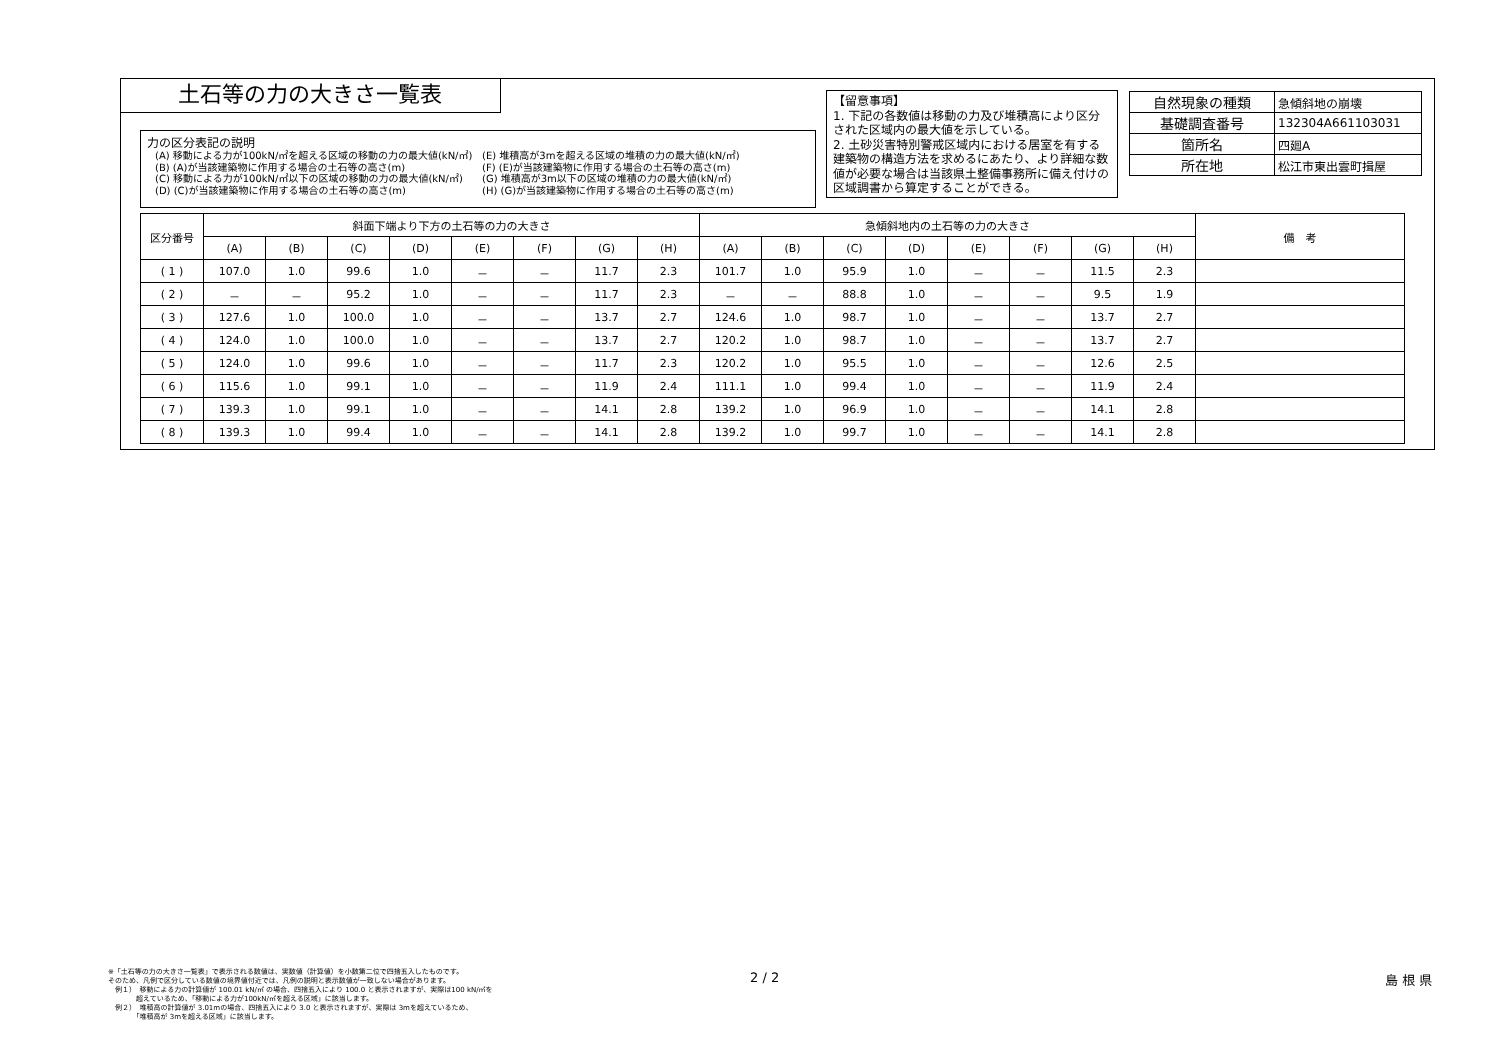土石等の力の大きさ一覧表
力の区分表記の説明
(A) 移動による力が100kN/㎡を超える区域の移動の力の最大値(kN/㎡)
(B) (A)が当該建築物に作用する場合の土石等の高さ(m)
(C) 移動による力が100kN/㎡以下の区域の移動の力の最大値(kN/㎡)
(D) (C)が当該建築物に作用する場合の土石等の高さ(m)
(E) 堆積高が3mを超える区域の堆積の力の最大値(kN/㎡)
(F) (E)が当該建築物に作用する場合の土石等の高さ(m)
(G) 堆積高が3m以下の区域の堆積の力の最大値(kN/㎡)
(H) (G)が当該建築物に作用する場合の土石等の高さ(m)
【留意事項】
1. 下記の各数値は移動の力及び堆積高により区分された区域内の最大値を示している。
2. 土砂災害特別警戒区域内における居室を有する建築物の構造方法を求めるにあたり、より詳細な数値が必要な場合は当該県土整備事務所に備え付けの区域調書から算定することができる。
| 自然現象の種類 | 急傾斜地の崩壊 |
| 基礎調査番号 | 132304A661103031 |
| 箇所名 | 四廻A |
| 所在地 | 松江市東出雲町揖屋 |
| 区分番号 | 斜面下端より下方の土石等の力の大きさ | | | | | | | | 急傾斜地内の土石等の力の大きさ | | | | | | | | 備 考 |
| --- | --- | --- | --- | --- | --- | --- | --- | --- | --- | --- | --- | --- | --- | --- | --- | --- | --- |
| | (A) | (B) | (C) | (D) | (E) | (F) | (G) | (H) | (A) | (B) | (C) | (D) | (E) | (F) | (G) | (H) | |
| ( 1 ) | 107.0 | 1.0 | 99.6 | 1.0 | － | － | 11.7 | 2.3 | 101.7 | 1.0 | 95.9 | 1.0 | － | － | 11.5 | 2.3 | |
| ( 2 ) | － | － | 95.2 | 1.0 | － | － | 11.7 | 2.3 | － | － | 88.8 | 1.0 | － | － | 9.5 | 1.9 | |
| ( 3 ) | 127.6 | 1.0 | 100.0 | 1.0 | － | － | 13.7 | 2.7 | 124.6 | 1.0 | 98.7 | 1.0 | － | － | 13.7 | 2.7 | |
| ( 4 ) | 124.0 | 1.0 | 100.0 | 1.0 | － | － | 13.7 | 2.7 | 120.2 | 1.0 | 98.7 | 1.0 | － | － | 13.7 | 2.7 | |
| ( 5 ) | 124.0 | 1.0 | 99.6 | 1.0 | － | － | 11.7 | 2.3 | 120.2 | 1.0 | 95.5 | 1.0 | － | － | 12.6 | 2.5 | |
| ( 6 ) | 115.6 | 1.0 | 99.1 | 1.0 | － | － | 11.9 | 2.4 | 111.1 | 1.0 | 99.4 | 1.0 | － | － | 11.9 | 2.4 | |
| ( 7 ) | 139.3 | 1.0 | 99.1 | 1.0 | － | － | 14.1 | 2.8 | 139.2 | 1.0 | 96.9 | 1.0 | － | － | 14.1 | 2.8 | |
| ( 8 ) | 139.3 | 1.0 | 99.4 | 1.0 | － | － | 14.1 | 2.8 | 139.2 | 1.0 | 99.7 | 1.0 | － | － | 14.1 | 2.8 | |
※「土石等の力の大きさ一覧表」で表示される数値は、実数値（計算値）を小数第二位で四捨五入したものです。
そのため、凡例で区分している数値の境界値付近では、凡例の説明と表示数値が一致しない場合があります。
　例１）　移動による力の計算値が 100.01 kN/㎡ の場合、四捨五入により 100.0 と表示されますが、実際は100 kN/㎡を
　　　　超えているため、「移動による力が100kN/㎡を超える区域」に該当します。
　例２）　堆積高の計算値が 3.01mの場合、四捨五入により 3.0 と表示されますが、実際は 3mを超えているため、
　　　　「堆積高が 3mを超える区域」に該当します。
2 / 2 島 根 県